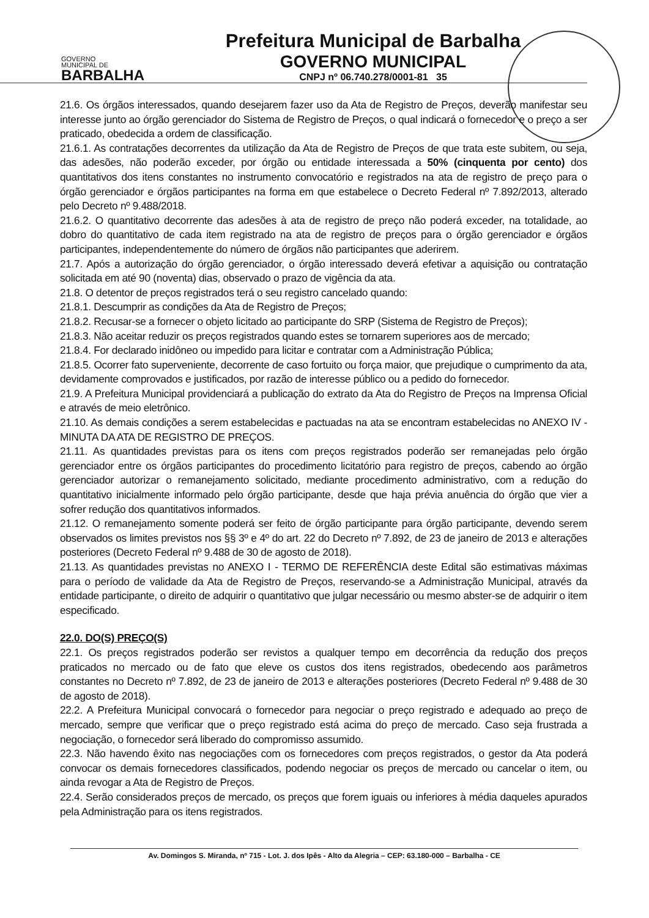GOVERNO
MUNICIPAL DE
BARBALHA
Prefeitura Municipal de Barbalha
GOVERNO MUNICIPAL
CNPJ nº 06.740.278/0001-81 35
21.6. Os órgãos interessados, quando desejarem fazer uso da Ata de Registro de Preços, deverão manifestar seu interesse junto ao órgão gerenciador do Sistema de Registro de Preços, o qual indicará o fornecedor e o preço a ser praticado, obedecida a ordem de classificação.
21.6.1. As contratações decorrentes da utilização da Ata de Registro de Preços de que trata este subitem, ou seja, das adesões, não poderão exceder, por órgão ou entidade interessada a 50% (cinquenta por cento) dos quantitativos dos itens constantes no instrumento convocatório e registrados na ata de registro de preço para o órgão gerenciador e órgãos participantes na forma em que estabelece o Decreto Federal nº 7.892/2013, alterado pelo Decreto nº 9.488/2018.
21.6.2. O quantitativo decorrente das adesões à ata de registro de preço não poderá exceder, na totalidade, ao dobro do quantitativo de cada item registrado na ata de registro de preços para o órgão gerenciador e órgãos participantes, independentemente do número de órgãos não participantes que aderirem.
21.7. Após a autorização do órgão gerenciador, o órgão interessado deverá efetivar a aquisição ou contratação solicitada em até 90 (noventa) dias, observado o prazo de vigência da ata.
21.8. O detentor de preços registrados terá o seu registro cancelado quando:
21.8.1. Descumprir as condições da Ata de Registro de Preços;
21.8.2. Recusar-se a fornecer o objeto licitado ao participante do SRP (Sistema de Registro de Preços);
21.8.3. Não aceitar reduzir os preços registrados quando estes se tornarem superiores aos de mercado;
21.8.4. For declarado inidôneo ou impedido para licitar e contratar com a Administração Pública;
21.8.5. Ocorrer fato superveniente, decorrente de caso fortuito ou força maior, que prejudique o cumprimento da ata, devidamente comprovados e justificados, por razão de interesse público ou a pedido do fornecedor.
21.9. A Prefeitura Municipal providenciará a publicação do extrato da Ata do Registro de Preços na Imprensa Oficial e através de meio eletrônico.
21.10. As demais condições a serem estabelecidas e pactuadas na ata se encontram estabelecidas no ANEXO IV - MINUTA DA ATA DE REGISTRO DE PREÇOS.
21.11. As quantidades previstas para os itens com preços registrados poderão ser remanejadas pelo órgão gerenciador entre os órgãos participantes do procedimento licitatório para registro de preços, cabendo ao órgão gerenciador autorizar o remanejamento solicitado, mediante procedimento administrativo, com a redução do quantitativo inicialmente informado pelo órgão participante, desde que haja prévia anuência do órgão que vier a sofrer redução dos quantitativos informados.
21.12. O remanejamento somente poderá ser feito de órgão participante para órgão participante, devendo serem observados os limites previstos nos §§ 3º e 4º do art. 22 do Decreto nº 7.892, de 23 de janeiro de 2013 e alterações posteriores (Decreto Federal nº 9.488 de 30 de agosto de 2018).
21.13. As quantidades previstas no ANEXO I - TERMO DE REFERÊNCIA deste Edital são estimativas máximas para o período de validade da Ata de Registro de Preços, reservando-se a Administração Municipal, através da entidade participante, o direito de adquirir o quantitativo que julgar necessário ou mesmo abster-se de adquirir o item especificado.
22.0. DO(S) PREÇO(S)
22.1. Os preços registrados poderão ser revistos a qualquer tempo em decorrência da redução dos preços praticados no mercado ou de fato que eleve os custos dos itens registrados, obedecendo aos parâmetros constantes no Decreto nº 7.892, de 23 de janeiro de 2013 e alterações posteriores (Decreto Federal nº 9.488 de 30 de agosto de 2018).
22.2. A Prefeitura Municipal convocará o fornecedor para negociar o preço registrado e adequado ao preço de mercado, sempre que verificar que o preço registrado está acima do preço de mercado. Caso seja frustrada a negociação, o fornecedor será liberado do compromisso assumido.
22.3. Não havendo êxito nas negociações com os fornecedores com preços registrados, o gestor da Ata poderá convocar os demais fornecedores classificados, podendo negociar os preços de mercado ou cancelar o item, ou ainda revogar a Ata de Registro de Preços.
22.4. Serão considerados preços de mercado, os preços que forem iguais ou inferiores à média daqueles apurados pela Administração para os itens registrados.
Av. Domingos S. Miranda, nº 715 - Lot. J. dos Ipês - Alto da Alegria – CEP: 63.180-000 – Barbalha - CE